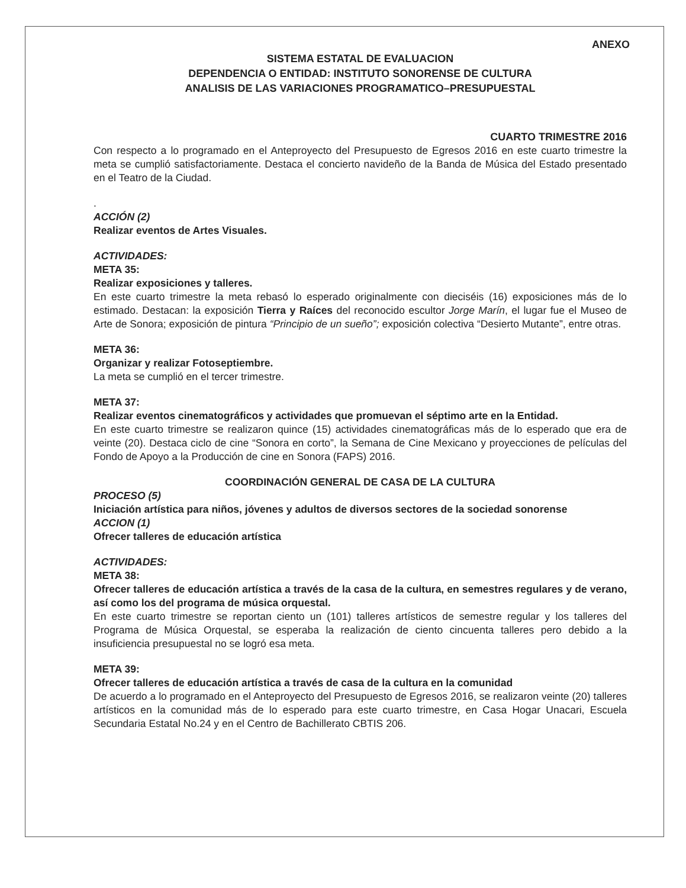ANEXO
SISTEMA ESTATAL DE EVALUACION
DEPENDENCIA O ENTIDAD: INSTITUTO SONORENSE DE CULTURA
ANALISIS DE LAS VARIACIONES PROGRAMATICO–PRESUPUESTAL
CUARTO TRIMESTRE 2016
Con respecto a lo programado en el Anteproyecto del Presupuesto de Egresos 2016 en este cuarto trimestre la meta se cumplió satisfactoriamente. Destaca el concierto navideño de la Banda de Música del Estado presentado en el Teatro de la Ciudad.
.
ACCIÓN (2)
Realizar eventos de Artes Visuales.
ACTIVIDADES:
META 35:
Realizar exposiciones y talleres.
En este cuarto trimestre la meta rebasó lo esperado originalmente con dieciséis (16) exposiciones más de lo estimado. Destacan: la exposición Tierra y Raíces del reconocido escultor Jorge Marín, el lugar fue el Museo de Arte de Sonora; exposición de pintura “Principio de un sueño”; exposición colectiva “Desierto Mutante”, entre otras.
META 36:
Organizar y realizar Fotoseptiembre.
La meta se cumplió en el tercer trimestre.
META 37:
Realizar eventos cinematográficos y actividades que promuevan el séptimo arte en la Entidad.
En este cuarto trimestre se realizaron quince (15) actividades cinematográficas más de lo esperado que era de veinte (20). Destaca ciclo de cine “Sonora en corto”, la Semana de Cine Mexicano y proyecciones de películas del Fondo de Apoyo a la Producción de cine en Sonora (FAPS) 2016.
COORDINACIÓN GENERAL DE CASA DE LA CULTURA
PROCESO (5)
Iniciación artística para niños, jóvenes y adultos de diversos sectores de la sociedad sonorense
ACCION (1)
Ofrecer talleres de educación artística
ACTIVIDADES:
META 38:
Ofrecer talleres de educación artística a través de la casa de la cultura, en semestres regulares y de verano, así como los del programa de música orquestal.
En este cuarto trimestre se reportan ciento un (101) talleres artísticos de semestre regular y los talleres del Programa de Música Orquestal, se esperaba la realización de ciento cincuenta talleres pero debido a la insuficiencia presupuestal no se logró esa meta.
META 39:
Ofrecer talleres de educación artística a través de casa de la cultura en la comunidad
De acuerdo a lo programado en el Anteproyecto del Presupuesto de Egresos 2016, se realizaron veinte (20) talleres artísticos en la comunidad más de lo esperado para este cuarto trimestre, en Casa Hogar Unacari, Escuela Secundaria Estatal No.24 y en el Centro de Bachillerato CBTIS 206.